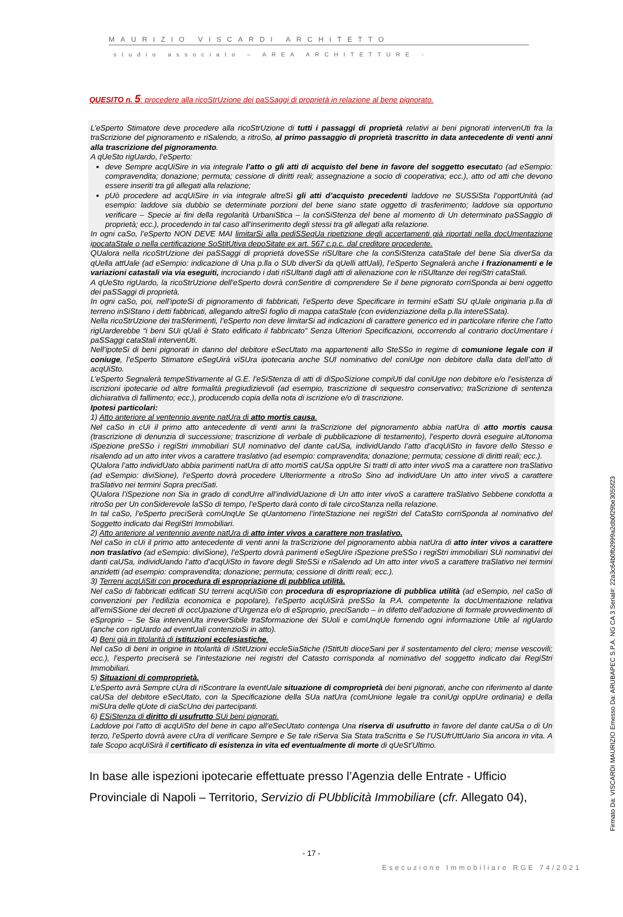MAURIZIO VISCARDI ARCHITETTO
studio associato – AREA ARCHITETTURE -
QUESITO n. 5: procedere alla ricoStrUzione dei paSSaggi di proprietà in relazione al bene pignorato.
L’eSperto Stimatore deve procedere alla ricoStrUzione di tutti i passaggi di proprietà relativi ai beni pignorati intervenUti fra la traScrizione del pignoramento e riSalendo, a ritroSo, al primo passaggio di proprietà trascritto in data antecedente di venti anni alla trascrizione del pignoramento.
A qUeSto rigUardo, l’eSperto:
deve Sempre acqUiSire in via integrale l’atto o gli atti di acquisto del bene in favore del soggetto esecutato (ad eSempio: compravendita; donazione; permuta; cessione di diritti reali; assegnazione a socio di cooperativa; ecc.), atto od atti che devono essere inseriti tra gli allegati alla relazione;
pUò procedere ad acqUiSire in via integrale altreSì gli atti d’acquisto precedenti laddove ne SUSSiSta l’opportUnità (ad esempio: laddove sia dubbio se determinate porzioni del bene siano state oggetto di trasferimento; laddove sia opportuno verificare – Specie ai fini della regolarità UrbaniStica – la conSiStenza del bene al momento di Un determinato paSSaggio di proprietà; ecc.), procedendo in tal caso all’inserimento degli stessi tra gli allegati alla relazione.
In ogni caSo, l’eSperto NON DEVE MAI limitarSi alla pediSSeqUa ripetizione degli accertamenti già riportati nella docUmentazione ipocataStale o nella certificazione SoStitUtiva depoSitate ex art. 567 c.p.c. dal creditore procedente.
QUalora nella ricoStrUzione dei paSSaggi di proprietà doveSSe riSUltare che la conSiStenza cataStale del bene Sia diverSa da qUella attUale (ad eSempio: indicazione di Una p.lla o SUb diverSi da qUelli attUali), l’eSperto Segnalerà anche i frazionamenti e le variazioni catastali via via eseguiti, incrociando i dati riSUltanti dagli atti di alienazione con le riSUltanze dei regiStri cataStali.
A qUeSto rigUardo, la ricoStrUzione dell’eSperto dovrà conSentire di comprendere Se il bene pignorato corriSponda ai beni oggetto dei paSSaggi di proprietà.
In ogni caSo, poi, nell’ipoteSi di pignoramento di fabbricati, l’eSperto deve Specificare in termini eSatti SU qUale originaria p.lla di terreno inSiStano i detti fabbricati, allegando altreSì foglio di mappa cataStale (con evidenziazione della p.lla intereSSata).
Nella ricoStrUzione dei traSferimenti, l’eSperto non deve limitarSi ad indicazioni di carattere generico ed in particolare riferire che l’atto rigUarderebbe “i beni SUi qUali è Stato edificato il fabbricato” Senza Ulteriori Specificazioni, occorrendo al contrario docUmentare i paSSaggi cataStali intervenUti.
Nell’ipoteSi di beni pignorati in danno del debitore eSecUtato ma appartenenti allo SteSSo in regime di comunione legale con il coniuge, l’eSperto Stimatore eSegUirà viSUra ipotecaria anche SUl nominativo del coniUge non debitore dalla data dell’atto di acqUiSto.
L’eSperto Segnalerà tempeStivamente al G.E. l’eSiStenza di atti di diSpoSizione compiUti dal coniUge non debitore e/o l’esistenza di iscrizioni ipotecarie od altre formalità pregiudizievoli (ad esempio, trascrizione di sequestro conservativo; traScrizione di sentenza dichiarativa di fallimento; ecc.), producendo copia della nota di iscrizione e/o di trascrizione.
Ipotesi particolari:
1) Atto anteriore al ventennio avente natUra di atto mortis causa.
Nel caSo in cUi il primo atto antecedente di venti anni la traScrizione del pignoramento abbia natUra di atto mortis causa (trascrizione di denunzia di successione; trascrizione di verbale di pubblicazione di testamento), l’esperto dovrà eseguire aUtonoma iSpezione preSSo i regiStri immobiliari SUl nominativo del dante caUSa, individUando l’atto d’acqUiSto in favore dello Stesso e risalendo ad un atto inter vivos a carattere traslativo (ad esempio: compravendita; donazione; permuta; cessione di diritti reali; ecc.).
QUalora l’atto individUato abbia parimenti natUra di atto mortiS caUSa oppUre Si tratti di atto inter vivoS ma a carattere non traSlativo (ad eSempio: diviSione), l’eSperto dovrà procedere Ulteriormente a ritroSo Sino ad individUare Un atto inter vivoS a carattere traSlativo nei termini Sopra preciSati.
QUalora l’iSpezione non Sia in grado di condUrre all’individUazione di Un atto inter vivoS a carattere traSlativo Sebbene condotta a ritroSo per Un conSiderevole laSSo di tempo, l’eSperto darà conto di tale circoStanza nella relazione.
In tal caSo, l’eSperto preciSerà comUnqUe Se qUantomeno l’inteStazione nei regiStri del CataSto corriSponda al nominativo del Soggetto indicato dai RegiStri Immobiliari.
2) Atto anteriore al ventennio avente natUra di atto inter vivos a carattere non traslativo.
Nel caSo in cUi il primo atto antecedente di venti anni la traScrizione del pignoramento abbia natUra di atto inter vivos a carattere non traslativo (ad eSempio: diviSione), l’eSperto dovrà parimenti eSegUire iSpezione preSSo i regiStri immobiliari SUi nominativi dei danti caUSa, individUando l’atto d’acqUiSto in favore degli SteSSi e riSalendo ad Un atto inter vivoS a carattere traSlativo nei termini anzidetti (ad esempio: compravendita; donazione; permuta; cessione di diritti reali; ecc.).
3) Terreni acqUiSiti con procedura di espropriazione di pubblica utilità.
Nel caSo di fabbricati edificati SU terreni acqUiSiti con procedura di espropriazione di pubblica utilità (ad eSempio, nel caSo di convenzioni per l’edilizia economica e popolare), l’eSperto acqUiSirà preSSo la P.A. competente la docUmentazione relativa all’emiSSione dei decreti di occUpazione d’Urgenza e/o di eSproprio, preciSando – in difetto dell’adozione di formale provvedimento di eSproprio – Se Sia intervenUta irreverSibile traSformazione dei SUoli e comUnqUe fornendo ogni informazione Utile al rigUardo (anche con rigUardo ad eventUali contenzioSi in atto).
4) Beni già in titolarità di istituzioni ecclesiastiche.
Nel caSo di beni in origine in titolarità di iStitUzioni eccleSiaStiche (IStitUti dioceSani per il sostentamento del clero; mense vescovili; ecc.), l’esperto preciserà se l’intestazione nei registri del Catasto corrisponda al nominativo del soggetto indicato dai RegiStri Immobiliari.
5) Situazioni di comproprietà.
L’eSperto avrà Sempre cUra di riScontrare la eventUale situazione di comproprietà dei beni pignorati, anche con riferimento al dante caUSa del debitore eSecUtato, con la Specificazione della SUa natUra (comUnione legale tra coniUgi oppUre ordinaria) e della miSUra delle qUote di ciaScUno dei partecipanti.
6) ESiStenza di diritto di usufrutto SUi beni pignorati.
Laddove poi l’atto di acqUiSto del bene in capo all’eSecUtato contenga Una riserva di usufrutto in favore del dante caUSa o di Un terzo, l’eSperto dovrà avere cUra di verificare Sempre e Se tale riServa Sia Stata traScritta e Se l’USUfrUttUario Sia ancora in vita. A tale Scopo acqUiSirà il certificato di esistenza in vita ed eventualmente di morte di qUeSt’Ultimo.
In base alle ispezioni ipotecarie effettuate presso l’Agenzia delle Entrate - Ufficio Provinciale di Napoli – Territorio, Servizio di PUbblicità Immobiliare (cfr. Allegato 04),
- 17 -
Esecuzione Immobiliare RGE 74/2021
Firmato Da: VISCARDI MAURIZIO Emesso Da: ARUBAPEC S.P.A. NG CA 3 Serial#: 22a3c64b0fb2999a2db0f29be3055f23